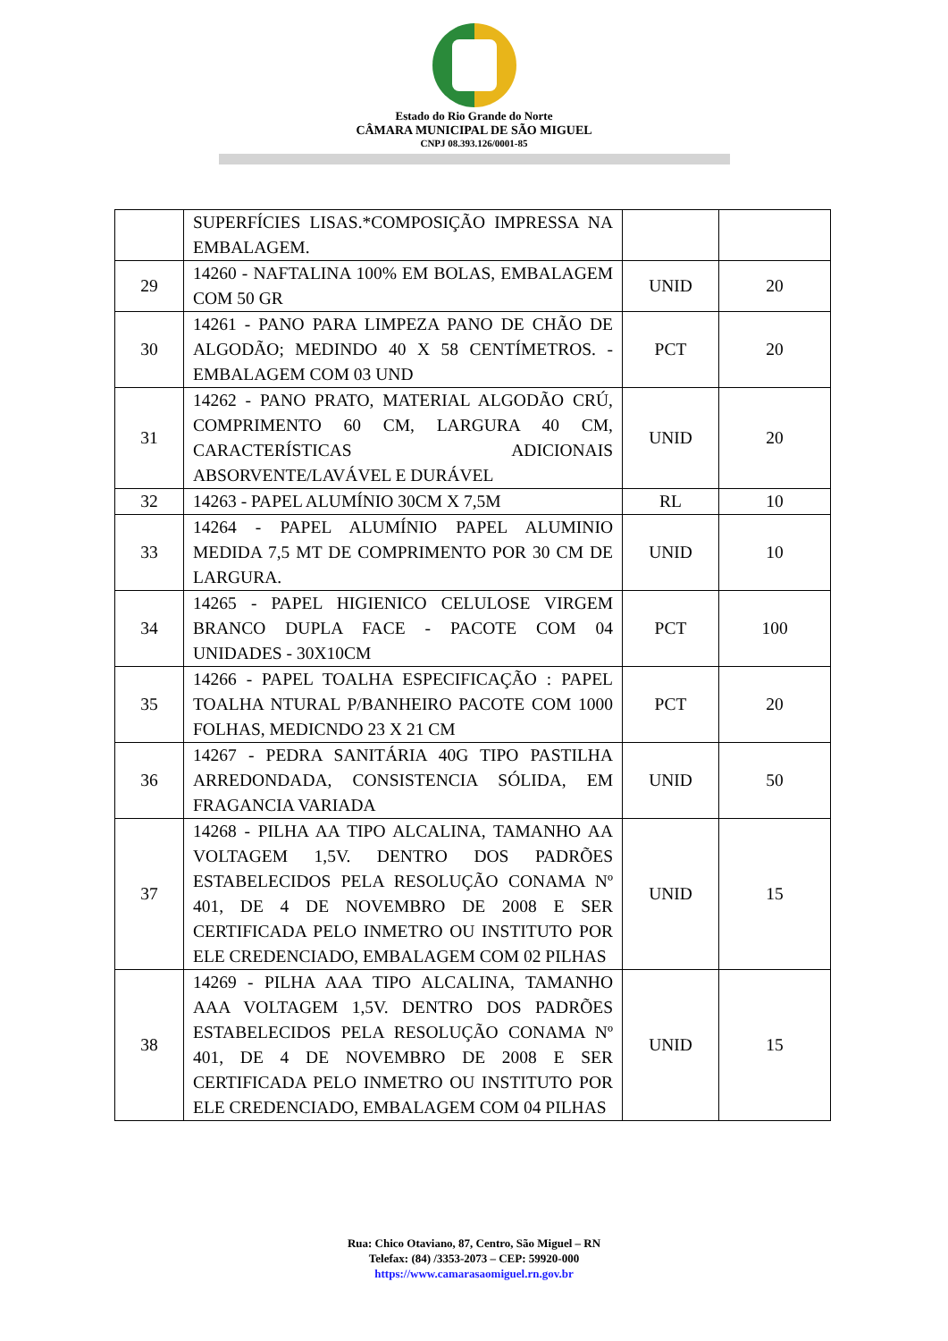Estado do Rio Grande do Norte
CÂMARA MUNICIPAL DE SÃO MIGUEL
CNPJ 08.393.126/0001-85
| | SUPERFÍCIES LISAS.*COMPOSIÇÃO IMPRESSA NA EMBALAGEM. | | |
| 29 | 14260 - NAFTALINA 100% EM BOLAS, EMBALAGEM COM 50 GR | UNID | 20 |
| 30 | 14261 - PANO PARA LIMPEZA PANO DE CHÃO DE ALGODÃO; MEDINDO 40 X 58 CENTÍMETROS. - EMBALAGEM COM 03 UND | PCT | 20 |
| 31 | 14262 - PANO PRATO, MATERIAL ALGODÃO CRÚ, COMPRIMENTO 60 CM, LARGURA 40 CM, CARACTERÍSTICAS ADICIONAIS ABSORVENTE/LAVÁVEL E DURÁVEL | UNID | 20 |
| 32 | 14263 - PAPEL ALUMÍNIO 30CM X 7,5M | RL | 10 |
| 33 | 14264 - PAPEL ALUMÍNIO PAPEL ALUMINIO MEDIDA 7,5 MT DE COMPRIMENTO POR 30 CM DE LARGURA. | UNID | 10 |
| 34 | 14265 - PAPEL HIGIENICO CELULOSE VIRGEM BRANCO DUPLA FACE - PACOTE COM 04 UNIDADES - 30X10CM | PCT | 100 |
| 35 | 14266 - PAPEL TOALHA ESPECIFICAÇÃO : PAPEL TOALHA NTURAL P/BANHEIRO PACOTE COM 1000 FOLHAS, MEDICNDO 23 X 21 CM | PCT | 20 |
| 36 | 14267 - PEDRA SANITÁRIA 40G TIPO PASTILHA ARREDONDADA, CONSISTENCIA SÓLIDA, EM FRAGANCIA VARIADA | UNID | 50 |
| 37 | 14268 - PILHA AA TIPO ALCALINA, TAMANHO AA VOLTAGEM 1,5V. DENTRO DOS PADRÕES ESTABELECIDOS PELA RESOLUÇÃO CONAMA Nº 401, DE 4 DE NOVEMBRO DE 2008 E SER CERTIFICADA PELO INMETRO OU INSTITUTO POR ELE CREDENCIADO, EMBALAGEM COM 02 PILHAS | UNID | 15 |
| 38 | 14269 - PILHA AAA TIPO ALCALINA, TAMANHO AAA VOLTAGEM 1,5V. DENTRO DOS PADRÕES ESTABELECIDOS PELA RESOLUÇÃO CONAMA Nº 401, DE 4 DE NOVEMBRO DE 2008 E SER CERTIFICADA PELO INMETRO OU INSTITUTO POR ELE CREDENCIADO, EMBALAGEM COM 04 PILHAS | UNID | 15 |
Rua: Chico Otaviano, 87, Centro, São Miguel – RN
Telefax: (84) /3353-2073 – CEP: 59920-000
https://www.camarasaomiguel.rn.gov.br